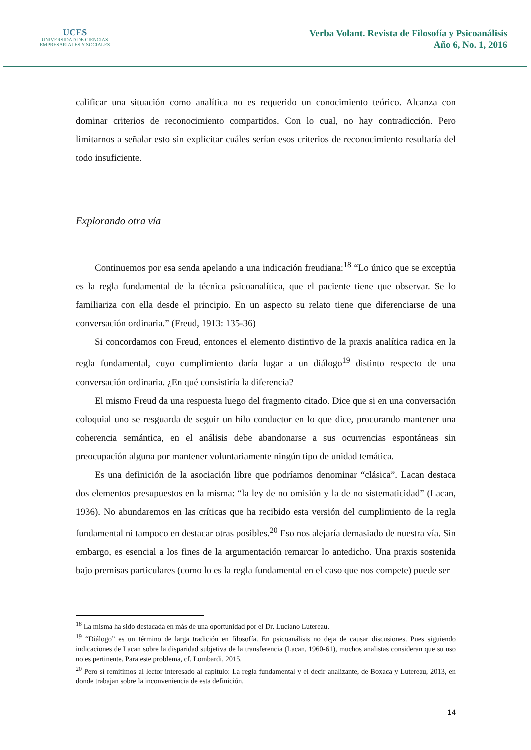UCES
UNIVERSIDAD DE CIENCIAS
EMPRESARIALES Y SOCIALES
Verba Volant. Revista de Filosofía y Psicoanálisis
Año 6, No. 1, 2016
calificar una situación como analítica no es requerido un conocimiento teórico. Alcanza con dominar criterios de reconocimiento compartidos. Con lo cual, no hay contradicción. Pero limitarnos a señalar esto sin explicitar cuáles serían esos criterios de reconocimiento resultaría del todo insuficiente.
Explorando otra vía
Continuemos por esa senda apelando a una indicación freudiana:<sup>18</sup> “Lo único que se exceptúa es la regla fundamental de la técnica psicoanalítica, que el paciente tiene que observar. Se lo familiariza con ella desde el principio. En un aspecto su relato tiene que diferenciarse de una conversación ordinaria.” (Freud, 1913: 135-36)
Si concordamos con Freud, entonces el elemento distintivo de la praxis analítica radica en la regla fundamental, cuyo cumplimiento daría lugar a un diálogo<sup>19</sup> distinto respecto de una conversación ordinaria. ¿En qué consistiría la diferencia?
El mismo Freud da una respuesta luego del fragmento citado. Dice que si en una conversación coloquial uno se resguarda de seguir un hilo conductor en lo que dice, procurando mantener una coherencia semántica, en el análisis debe abandonarse a sus ocurrencias espontáneas sin preocupación alguna por mantener voluntariamente ningún tipo de unidad temática.
Es una definición de la asociación libre que podríamos denominar “clásica”. Lacan destaca dos elementos presupuestos en la misma: “la ley de no omisión y la de no sistematicidad” (Lacan, 1936). No abundaremos en las críticas que ha recibido esta versión del cumplimiento de la regla fundamental ni tampoco en destacar otras posibles.<sup>20</sup> Eso nos alejaría demasiado de nuestra vía. Sin embargo, es esencial a los fines de la argumentación remarcar lo antedicho. Una praxis sostenida bajo premisas particulares (como lo es la regla fundamental en el caso que nos compete) puede ser
<sup>18</sup> La misma ha sido destacada en más de una oportunidad por el Dr. Luciano Lutereau.
<sup>19</sup> “Diálogo” es un término de larga tradición en filosofía. En psicoanálisis no deja de causar discusiones. Pues siguiendo indicaciones de Lacan sobre la disparidad subjetiva de la transferencia (Lacan, 1960-61), muchos analistas consideran que su uso no es pertinente. Para este problema, cf. Lombardi, 2015.
<sup>20</sup> Pero sí remitimos al lector interesado al capítulo: La regla fundamental y el decir analizante, de Boxaca y Lutereau, 2013, en donde trabajan sobre la inconveniencia de esta definición.
14